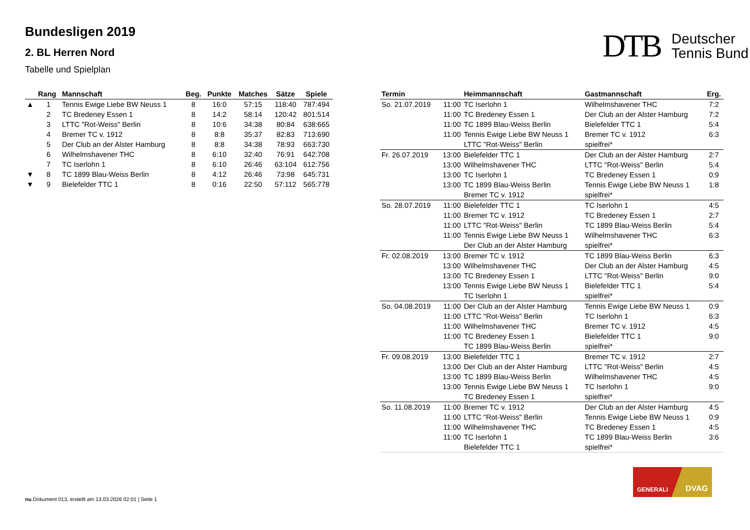Bundesligen 2019
2. BL Herren Nord
Tabelle und Spielplan
DTB Deutscher
Tennis Bund
| | Rang | Mannschaft | Beg. | Punkte | Matches | Sätze | Spiele |
| --- | --- | --- | --- | --- | --- | --- | --- |
| ▲ | 1 | Tennis Ewige Liebe BW Neuss 1 | 8 | 16:0 | 57:15 | 118:40 | 787:494 |
| | 2 | TC Bredeney Essen 1 | 8 | 14:2 | 58:14 | 120:42 | 801:514 |
| | 3 | LTTC "Rot-Weiss" Berlin | 8 | 10:6 | 34:38 | 80:84 | 638:665 |
| | 4 | Bremer TC v. 1912 | 8 | 8:8 | 35:37 | 82:83 | 713:690 |
| | 5 | Der Club an der Alster Hamburg | 8 | 8:8 | 34:38 | 78:93 | 663:730 |
| | 6 | Wilhelmshavener THC | 8 | 6:10 | 32:40 | 76:91 | 642:708 |
| | 7 | TC Iserlohn 1 | 8 | 6:10 | 26:46 | 63:104 | 612:756 |
| ▼ | 8 | TC 1899 Blau-Weiss Berlin | 8 | 4:12 | 26:46 | 73:98 | 645:731 |
| ▼ | 9 | Bielefelder TTC 1 | 8 | 0:16 | 22:50 | 57:112 | 565:778 |
| Termin | | Heimmannschaft | Gastmannschaft | Erg. |
| --- | --- | --- | --- | --- |
| So. 21.07.2019 | 11:00 | TC Iserlohn 1 | Wilhelmshavener THC | 7:2 |
| | 11:00 | TC Bredeney Essen 1 | Der Club an der Alster Hamburg | 7:2 |
| | 11:00 | TC 1899 Blau-Weiss Berlin | Bielefelder TTC 1 | 5:4 |
| | 11:00 | Tennis Ewige Liebe BW Neuss 1 | Bremer TC v. 1912 | 6:3 |
| | | LTTC "Rot-Weiss" Berlin | spielfrei* | |
| Fr. 26.07.2019 | 13:00 | Bielefelder TTC 1 | Der Club an der Alster Hamburg | 2:7 |
| | 13:00 | Wilhelmshavener THC | LTTC "Rot-Weiss" Berlin | 5:4 |
| | 13:00 | TC Iserlohn 1 | TC Bredeney Essen 1 | 0:9 |
| | 13:00 | TC 1899 Blau-Weiss Berlin | Tennis Ewige Liebe BW Neuss 1 | 1:8 |
| | | Bremer TC v. 1912 | spielfrei* | |
| So. 28.07.2019 | 11:00 | Bielefelder TTC 1 | TC Iserlohn 1 | 4:5 |
| | 11:00 | Bremer TC v. 1912 | TC Bredeney Essen 1 | 2:7 |
| | 11:00 | LTTC "Rot-Weiss" Berlin | TC 1899 Blau-Weiss Berlin | 5:4 |
| | 11:00 | Tennis Ewige Liebe BW Neuss 1 | Wilhelmshavener THC | 6:3 |
| | | Der Club an der Alster Hamburg | spielfrei* | |
| Fr. 02.08.2019 | 13:00 | Bremer TC v. 1912 | TC 1899 Blau-Weiss Berlin | 6:3 |
| | 13:00 | Wilhelmshavener THC | Der Club an der Alster Hamburg | 4:5 |
| | 13:00 | TC Bredeney Essen 1 | LTTC "Rot-Weiss" Berlin | 9:0 |
| | 13:00 | Tennis Ewige Liebe BW Neuss 1 | Bielefelder TTC 1 | 5:4 |
| | | TC Iserlohn 1 | spielfrei* | |
| So. 04.08.2019 | 11:00 | Der Club an der Alster Hamburg | Tennis Ewige Liebe BW Neuss 1 | 0:9 |
| | 11:00 | LTTC "Rot-Weiss" Berlin | TC Iserlohn 1 | 6:3 |
| | 11:00 | Wilhelmshavener THC | Bremer TC v. 1912 | 4:5 |
| | 11:00 | TC Bredeney Essen 1 | Bielefelder TTC 1 | 9:0 |
| | | TC 1899 Blau-Weiss Berlin | spielfrei* | |
| Fr. 09.08.2019 | 13:00 | Bielefelder TTC 1 | Bremer TC v. 1912 | 2:7 |
| | 13:00 | Der Club an der Alster Hamburg | LTTC "Rot-Weiss" Berlin | 4:5 |
| | 13:00 | TC 1899 Blau-Weiss Berlin | Wilhelmshavener THC | 4:5 |
| | 13:00 | Tennis Ewige Liebe BW Neuss 1 | TC Iserlohn 1 | 9:0 |
| | | TC Bredeney Essen 1 | spielfrei* | |
| So. 11.08.2019 | 11:00 | Bremer TC v. 1912 | Der Club an der Alster Hamburg | 4:5 |
| | 11:00 | LTTC "Rot-Weiss" Berlin | Tennis Ewige Liebe BW Neuss 1 | 0:9 |
| | 11:00 | Wilhelmshavener THC | TC Bredeney Essen 1 | 4:5 |
| | 11:00 | TC Iserlohn 1 | TC 1899 Blau-Weiss Berlin | 3:6 |
| | | Bielefelder TTC 1 | spielfrei* | |
GENERALI DVAG
nu.Dokument 013, erstellt am 13.03.2026 02:01 | Seite 1